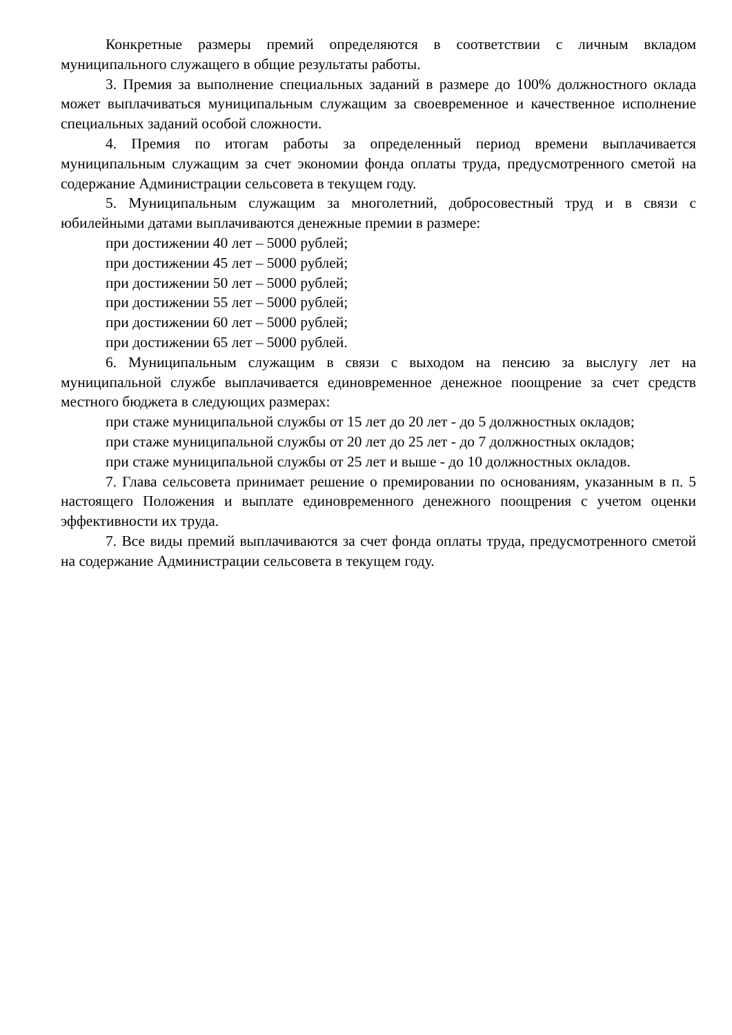Конкретные размеры премий определяются в соответствии с личным вкладом муниципального служащего в общие результаты работы.
3. Премия за выполнение специальных заданий в размере до 100% должностного оклада может выплачиваться муниципальным служащим за своевременное и качественное исполнение специальных заданий особой сложности.
4. Премия по итогам работы за определенный период времени выплачивается муниципальным служащим за счет экономии фонда оплаты труда, предусмотренного сметой на содержание Администрации сельсовета в текущем году.
5. Муниципальным служащим за многолетний, добросовестный труд и в связи с юбилейными датами выплачиваются денежные премии в размере:
при достижении 40 лет – 5000 рублей;
при достижении 45 лет – 5000 рублей;
при достижении 50 лет – 5000 рублей;
при достижении 55 лет – 5000 рублей;
при достижении 60 лет – 5000 рублей;
при достижении 65 лет – 5000 рублей.
6. Муниципальным служащим в связи с выходом на пенсию за выслугу лет на муниципальной службе выплачивается единовременное денежное поощрение за счет средств местного бюджета в следующих размерах:
при стаже муниципальной службы от 15 лет до 20 лет - до 5 должностных окладов;
при стаже муниципальной службы от 20 лет до 25 лет - до 7 должностных окладов;
при стаже муниципальной службы от 25 лет и выше - до 10 должностных окладов.
7. Глава сельсовета принимает решение о премировании по основаниям, указанным в п. 5 настоящего Положения и выплате единовременного денежного поощрения с учетом оценки эффективности их труда.
7. Все виды премий выплачиваются за счет фонда оплаты труда, предусмотренного сметой на содержание Администрации сельсовета в текущем году.